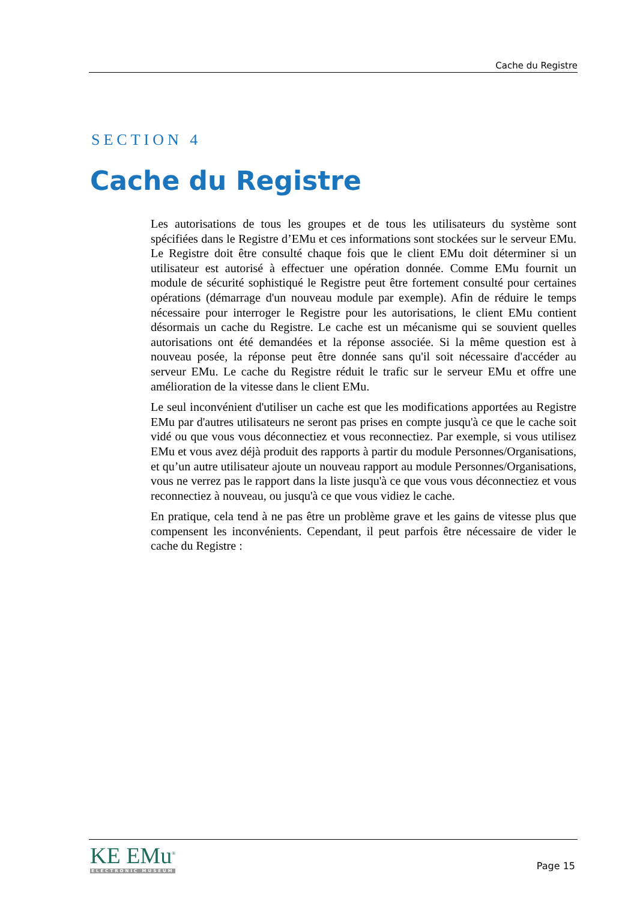Cache du Registre
SECTION 4
Cache du Registre
Les autorisations de tous les groupes et de tous les utilisateurs du système sont spécifiées dans le Registre d’EMu et ces informations sont stockées sur le serveur EMu. Le Registre doit être consulté chaque fois que le client EMu doit déterminer si un utilisateur est autorisé à effectuer une opération donnée. Comme EMu fournit un module de sécurité sophistiqué le Registre peut être fortement consulté pour certaines opérations (démarrage d'un nouveau module par exemple). Afin de réduire le temps nécessaire pour interroger le Registre pour les autorisations, le client EMu contient désormais un cache du Registre. Le cache est un mécanisme qui se souvient quelles autorisations ont été demandées et la réponse associée. Si la même question est à nouveau posée, la réponse peut être donnée sans qu'il soit nécessaire d'accéder au serveur EMu. Le cache du Registre réduit le trafic sur le serveur EMu et offre une amélioration de la vitesse dans le client EMu.
Le seul inconvénient d'utiliser un cache est que les modifications apportées au Registre EMu par d'autres utilisateurs ne seront pas prises en compte jusqu'à ce que le cache soit vidé ou que vous vous déconnectiez et vous reconnectiez. Par exemple, si vous utilisez EMu et vous avez déjà produit des rapports à partir du module Personnes/Organisations, et qu’un autre utilisateur ajoute un nouveau rapport au module Personnes/Organisations, vous ne verrez pas le rapport dans la liste jusqu'à ce que vous vous déconnectiez et vous reconnectiez à nouveau, ou jusqu'à ce que vous vidiez le cache.
En pratique, cela tend à ne pas être un problème grave et les gains de vitesse plus que compensent les inconvénients. Cependant, il peut parfois être nécessaire de vider le cache du Registre :
KE EMu<sup>®</sup>
ELECTRONIC MUSEUM
Page 15